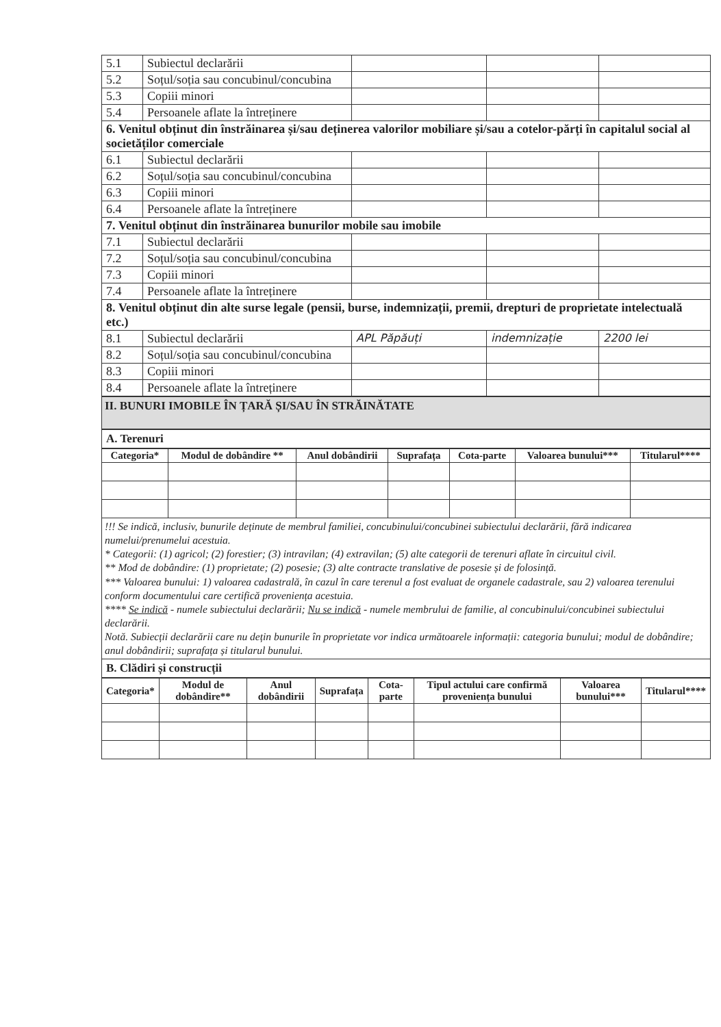| 5.1 | Subiectul declarării | | | |
| 5.2 | Soțul/soția sau concubinul/concubina | | | |
| 5.3 | Copiii minori | | | |
| 5.4 | Persoanele aflate la întreținere | | | |
| 6. Venitul obținut din înstrăinarea și/sau deținerea valorilor mobiliare și/sau a cotelor-părți în capitalul social al societăților comerciale | | | | |
| 6.1 | Subiectul declarării | | | |
| 6.2 | Soțul/soția sau concubinul/concubina | | | |
| 6.3 | Copiii minori | | | |
| 6.4 | Persoanele aflate la întreținere | | | |
| 7. Venitul obținut din înstrăinarea bunurilor mobile sau imobile | | | | |
| 7.1 | Subiectul declarării | | | |
| 7.2 | Soțul/soția sau concubinul/concubina | | | |
| 7.3 | Copiii minori | | | |
| 7.4 | Persoanele aflate la întreținere | | | |
| 8. Venitul obținut din alte surse legale (pensii, burse, indemnizații, premii, drepturi de proprietate intelectuală etc.) | | | | |
| 8.1 | Subiectul declarării | APL Păpăuți | indemnizație | 2200 lei |
| 8.2 | Soțul/soția sau concubinul/concubina | | | |
| 8.3 | Copiii minori | | | |
| 8.4 | Persoanele aflate la întreținere | | | |
II. BUNURI IMOBILE ÎN ȚARĂ ȘI/SAU ÎN STRĂINĂTATE
A. Terenuri
| Categoria* | Modul de dobândire ** | Anul dobândirii | Suprafața | Cota-parte | Valoarea bunului*** | Titularul**** |
| --- | --- | --- | --- | --- | --- | --- |
!!! Se indică, inclusiv, bunurile deținute de membrul familiei, concubinului/concubinei subiectului declarării, fără indicarea numelui/prenumelui acestuia.
* Categorii: (1) agricol; (2) forestier; (3) intravilan; (4) extravilan; (5) alte categorii de terenuri aflate în circuitul civil.
** Mod de dobândire: (1) proprietate; (2) posesie; (3) alte contracte translative de posesie și de folosință.
*** Valoarea bunului: 1) valoarea cadastrală, în cazul în care terenul a fost evaluat de organele cadastrale, sau 2) valoarea terenului conform documentului care certifică proveniența acestuia.
**** Se indică - numele subiectului declarării; Nu se indică - numele membrului de familie, al concubinului/concubinei subiectului declarării.
Notă. Subiecții declarării care nu dețin bunurile în proprietate vor indica următoarele informații: categoria bunului; modul de dobândire; anul dobândirii; suprafața și titularul bunului.
B. Clădiri și construcții
| Categoria* | Modul de dobândire** | Anul dobândirii | Suprafața | Cota-parte | Tipul actului care confirmă proveniența bunului | Valoarea bunului*** | Titularul**** |
| --- | --- | --- | --- | --- | --- | --- | --- |